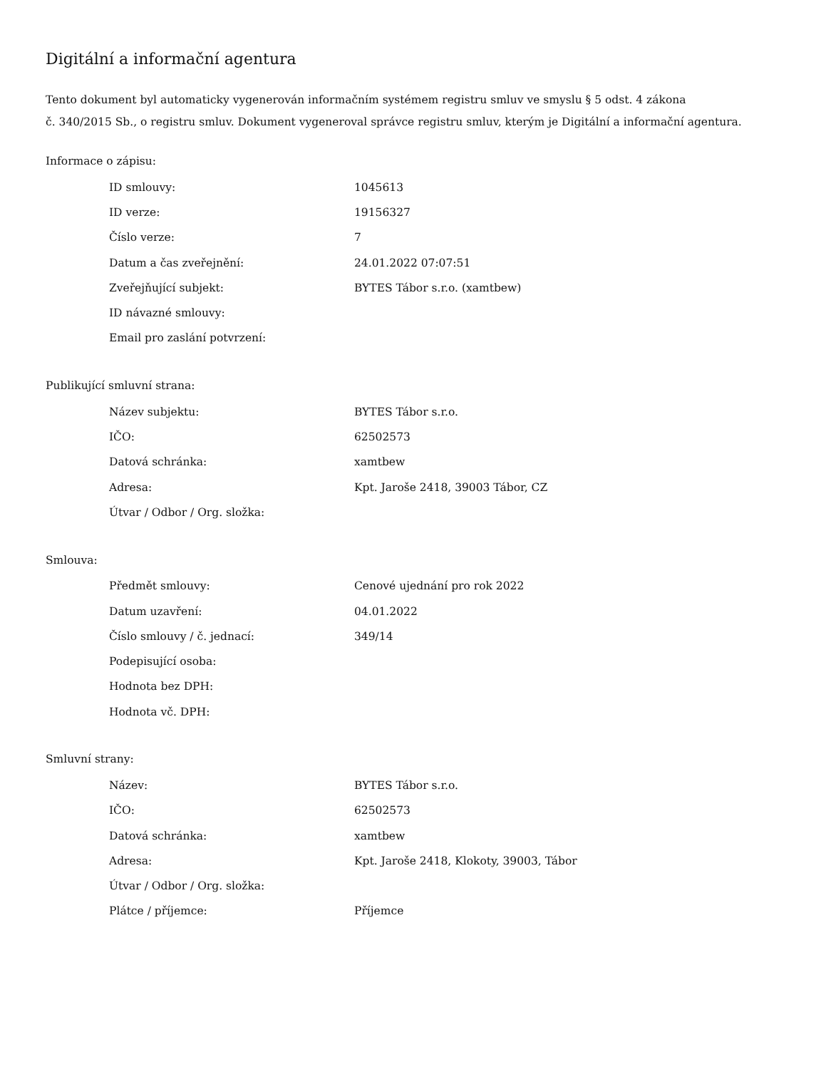Digitální a informační agentura
Tento dokument byl automaticky vygenerován informačním systémem registru smluv ve smyslu § 5 odst. 4 zákona
č. 340/2015 Sb., o registru smluv. Dokument vygeneroval správce registru smluv, kterým je Digitální a informační agentura.
Informace o zápisu:
| ID smlouvy: | 1045613 |
| ID verze: | 19156327 |
| Číslo verze: | 7 |
| Datum a čas zveřejnění: | 24.01.2022 07:07:51 |
| Zveřejňující subjekt: | BYTES Tábor s.r.o. (xamtbew) |
| ID návazné smlouvy: | |
| Email pro zaslání potvrzení: | |
Publikující smluvní strana:
| Název subjektu: | BYTES Tábor s.r.o. |
| IČO: | 62502573 |
| Datová schránka: | xamtbew |
| Adresa: | Kpt. Jaroše 2418, 39003 Tábor, CZ |
| Útvar / Odbor / Org. složka: | |
Smlouva:
| Předmět smlouvy: | Cenové ujednání pro rok 2022 |
| Datum uzavření: | 04.01.2022 |
| Číslo smlouvy / č. jednací: | 349/14 |
| Podepisující osoba: | |
| Hodnota bez DPH: | |
| Hodnota vč. DPH: | |
Smluvní strany:
| Název: | BYTES Tábor s.r.o. |
| IČO: | 62502573 |
| Datová schránka: | xamtbew |
| Adresa: | Kpt. Jaroše 2418, Klokoty, 39003, Tábor |
| Útvar / Odbor / Org. složka: | |
| Plátce / příjemce: | Příjemce |